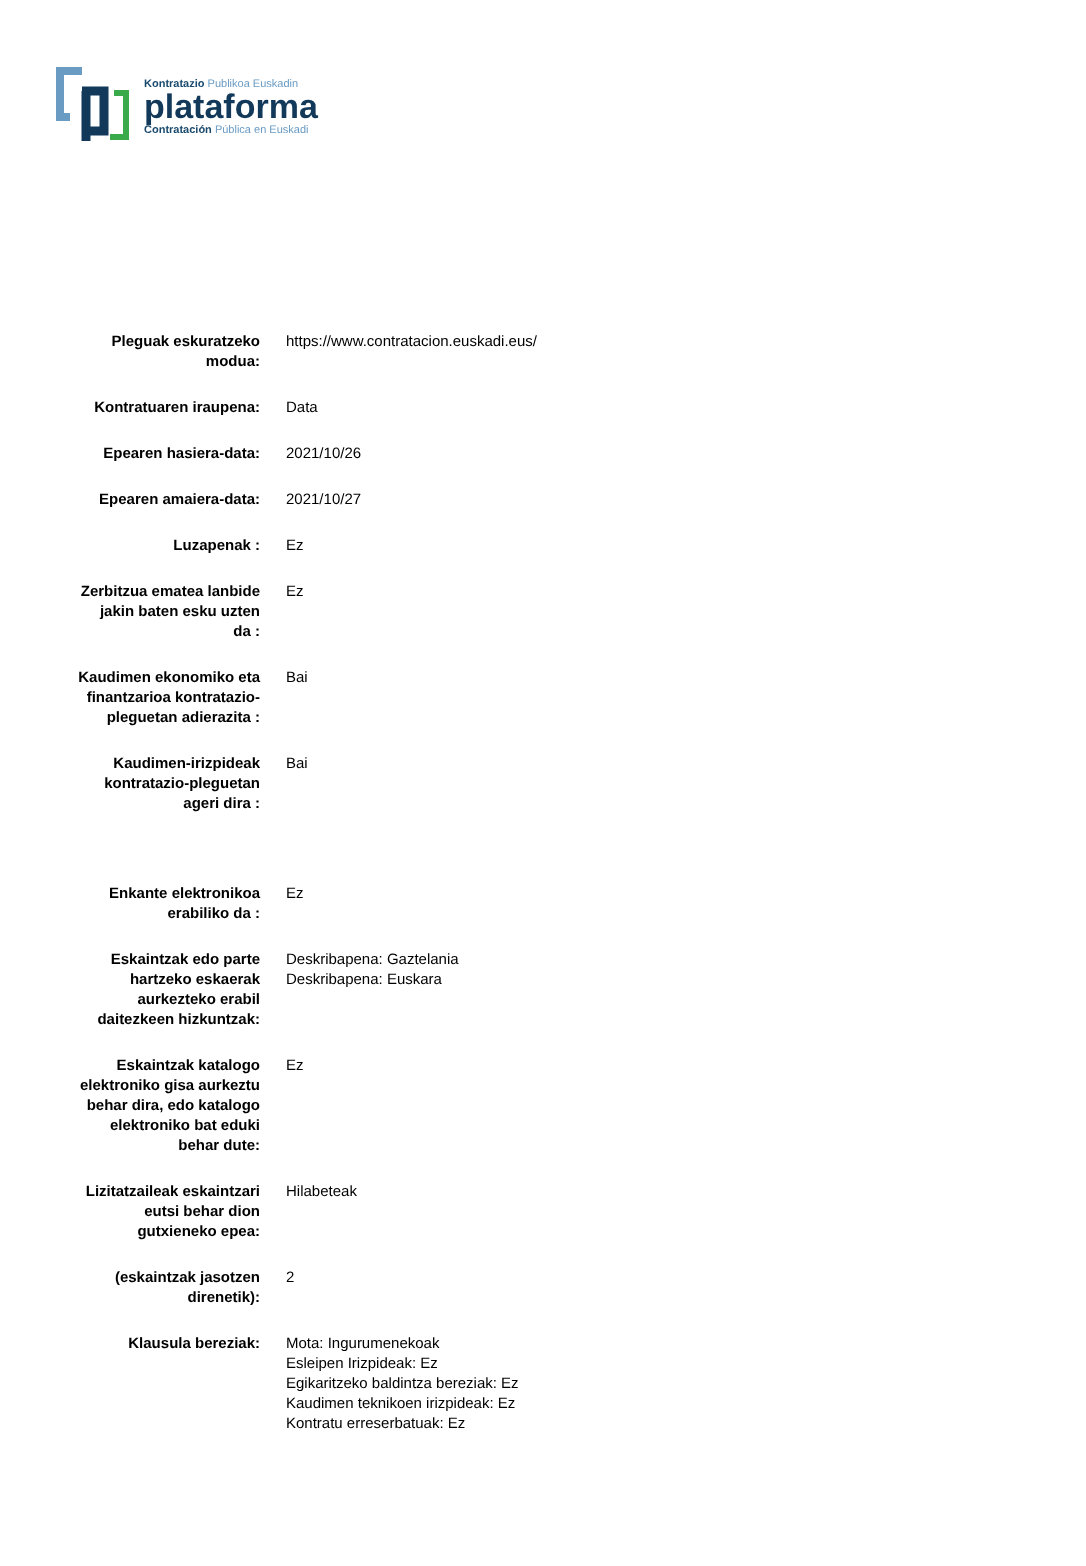Kontratazio Publikoa Euskadin
plataforma
Contratación Pública en Euskadi
| Pleguak eskuratzeko modua: | https://www.contratacion.euskadi.eus/ |
| Kontratuaren iraupena: | Data |
| Epearen hasiera-data: | 2021/10/26 |
| Epearen amaiera-data: | 2021/10/27 |
| Luzapenak : | Ez |
| Zerbitzua ematea lanbide jakin baten esku uzten da : | Ez |
| Kaudimen ekonomiko eta finantzarioa kontratazio- pleguetan adierazita : | Bai |
| Kaudimen-irizpideak kontratazio-pleguetan ageri dira : | Bai |
| Enkante elektronikoa erabiliko da : | Ez |
| Eskaintzak edo parte hartzeko eskaerak aurkezteko erabil daitezkeen hizkuntzak: | Deskribapena: Gaztelania Deskribapena: Euskara |
| Eskaintzak katalogo elektroniko gisa aurkeztu behar dira, edo katalogo elektroniko bat eduki behar dute: | Ez |
| Lizitatzaileak eskaintzari eutsi behar dion gutxieneko epea: | Hilabeteak |
| (eskaintzak jasotzen direnetik): | 2 |
| Klausula bereziak: | Mota: Ingurumenekoak Esleipen Irizpideak: Ez Egikaritzeko baldintza bereziak: Ez Kaudimen teknikoen irizpideak: Ez Kontratu erreserbatuak: Ez |